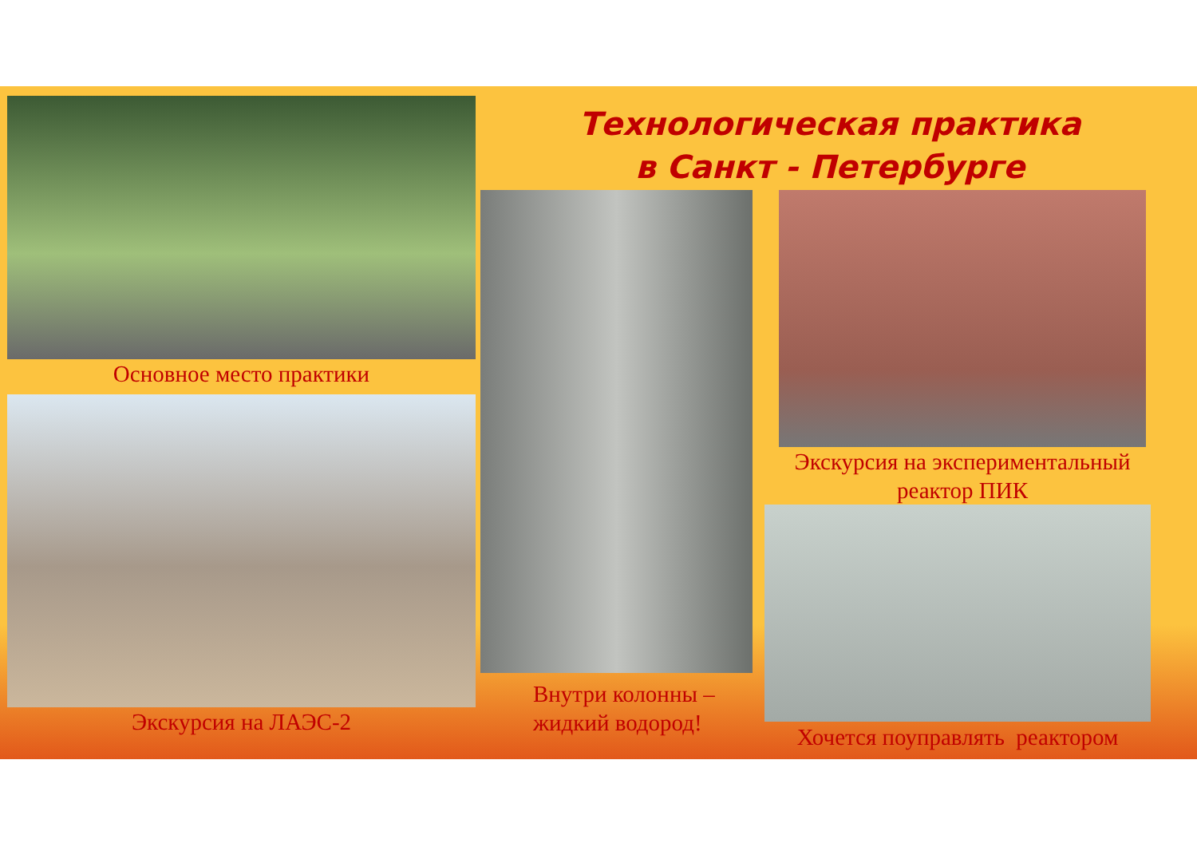Основное место практики
Экскурсия на ЛАЭС-2
Технологическая практика
в Санкт - Петербурге
Внутри колонны –
жидкий водород!
Экскурсия на экспериментальный
реактор ПИК
Хочется поуправлять реактором